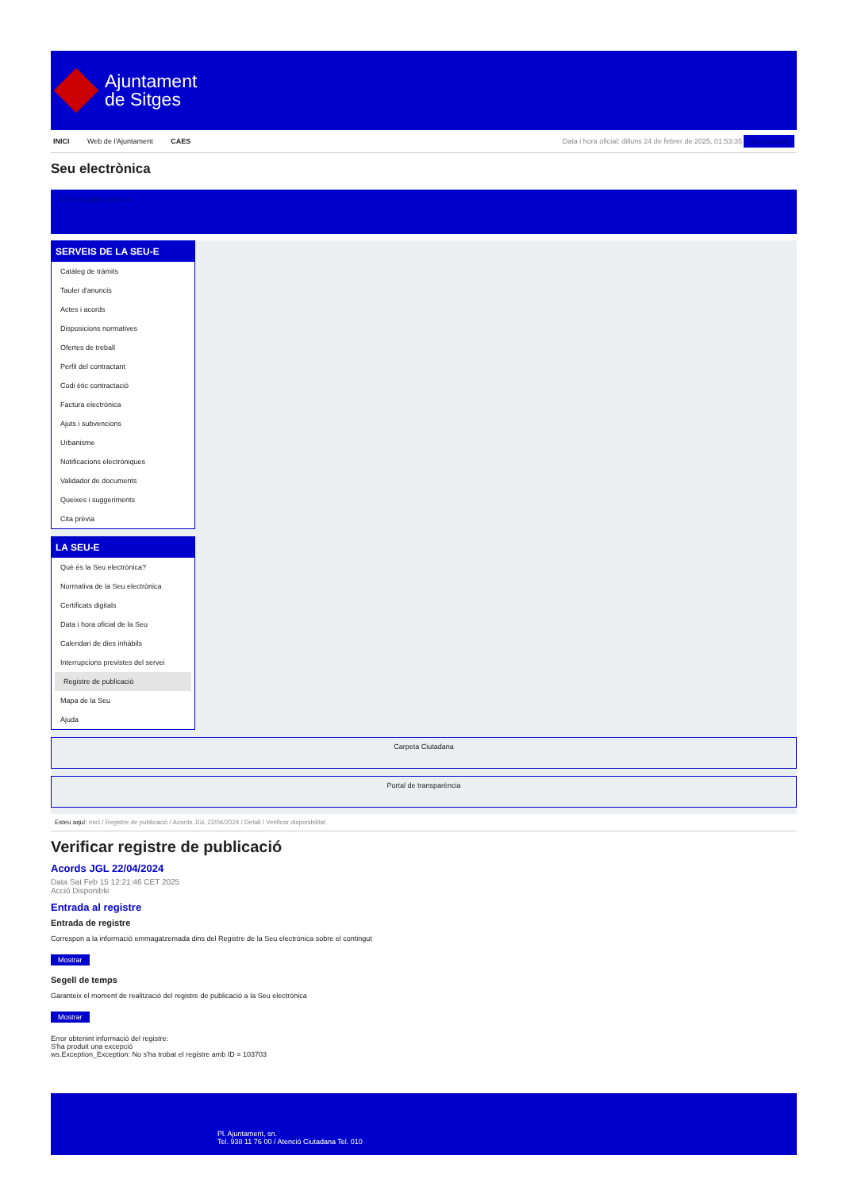Ajuntament
de Sitges
INICI Web de l'Ajuntament CAES Data i hora oficial: dilluns 24 de febrer de 2025, 01:53:35 Sincronitzar
Seu electrònica
Obtenir còpia autèntica
SERVEIS DE LA SEU-E
Catàleg de tràmits
Tauler d'anuncis
Actes i acords
Disposicions normatives
Ofertes de treball
Perfil del contractant
Codi ètic contractació
Factura electrònica
Ajuts i subvencions
Urbanisme
Notificacions electròniques
Validador de documents
Queixes i suggeriments
Cita prèvia
LA SEU-E
Què és la Seu electrònica?
Normativa de la Seu electrònica
Certificats digitals
Data i hora oficial de la Seu
Calendari de dies inhàbils
Interrupcions previstes del servei
Registre de publicació
Mapa de la Seu
Ajuda
Carpeta Ciutadana
Portal de transparència
Esteu aquí: Inici / Registre de publicació / Acords JGL 22/04/2024 / Detall / Verificar disponibilitat
Verificar registre de publicació
Acords JGL 22/04/2024
Data Sat Feb 15 12:21:46 CET 2025
Acció Disponible
Entrada al registre
Entrada de registre
Correspon a la informació emmagatzemada dins del Registre de la Seu electrònica sobre el contingut
Mostrar
Segell de temps
Garanteix el moment de realització del registre de publicació a la Seu electrònica
Mostrar
Error obtenint informació del registre:
S'ha produit una excepció
ws.Exception_Exception: No s'ha trobat el registre amb ID = 103703
Pl. Ajuntament, sn.
Tel. 938 11 76 00 / Atenció Ciutadana Tel. 010